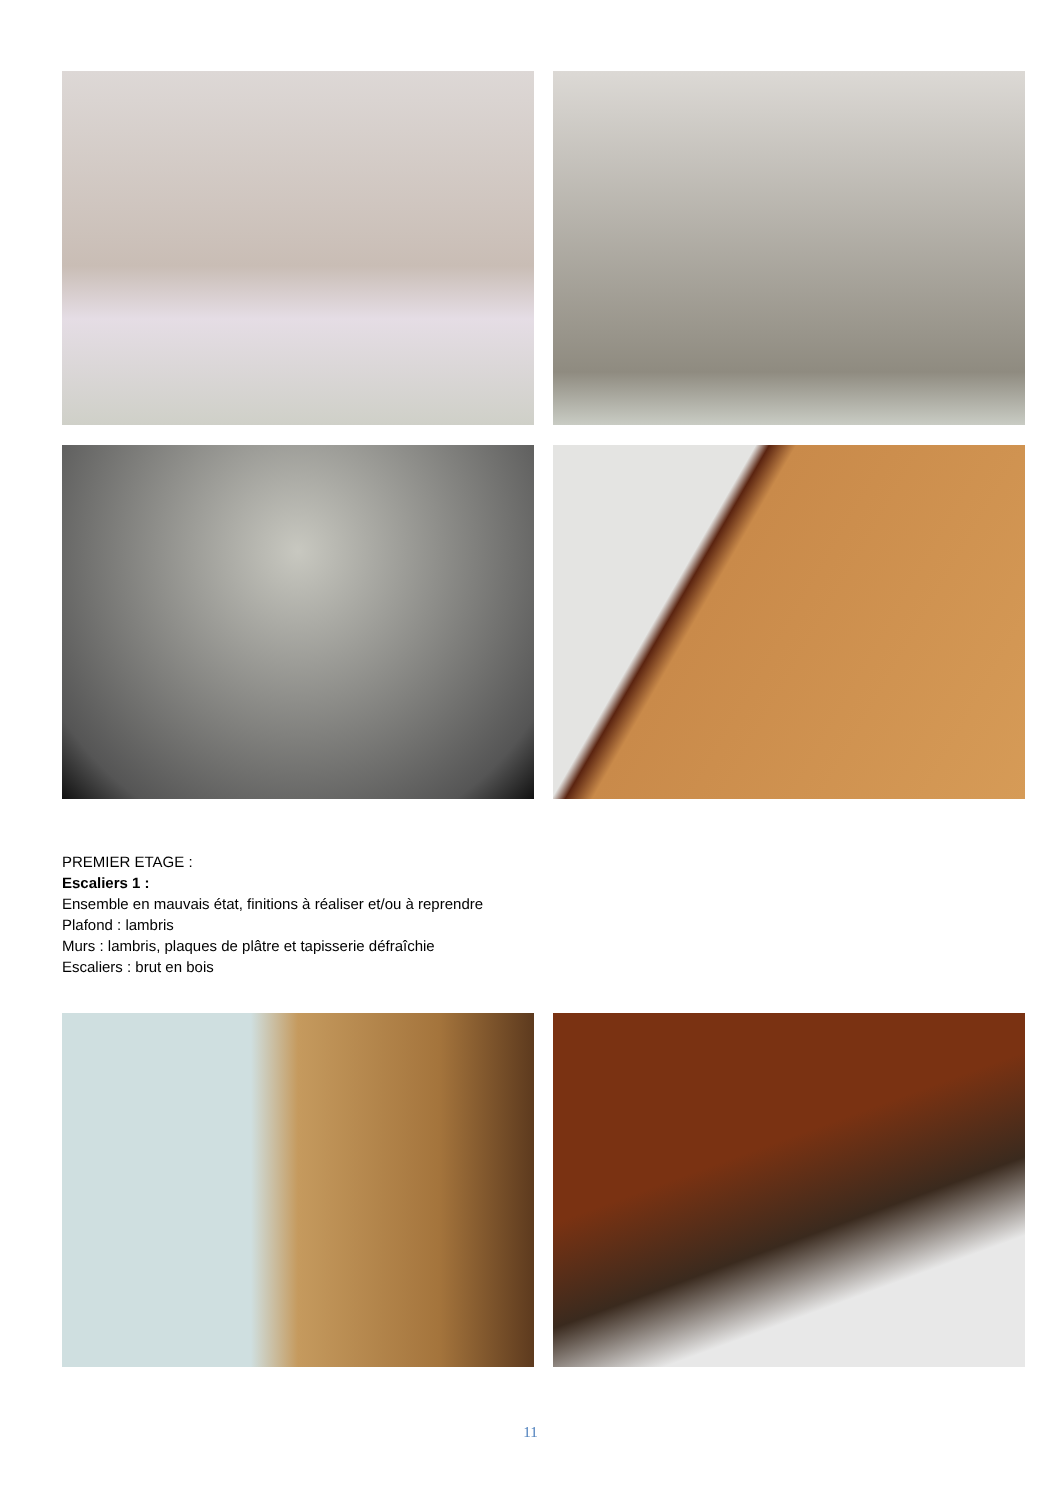PREMIER ETAGE :
Escaliers 1 :
Ensemble en mauvais état, finitions à réaliser et/ou à reprendre
Plafond : lambris
Murs : lambris, plaques de plâtre et tapisserie défraîchie
Escaliers : brut en bois
11